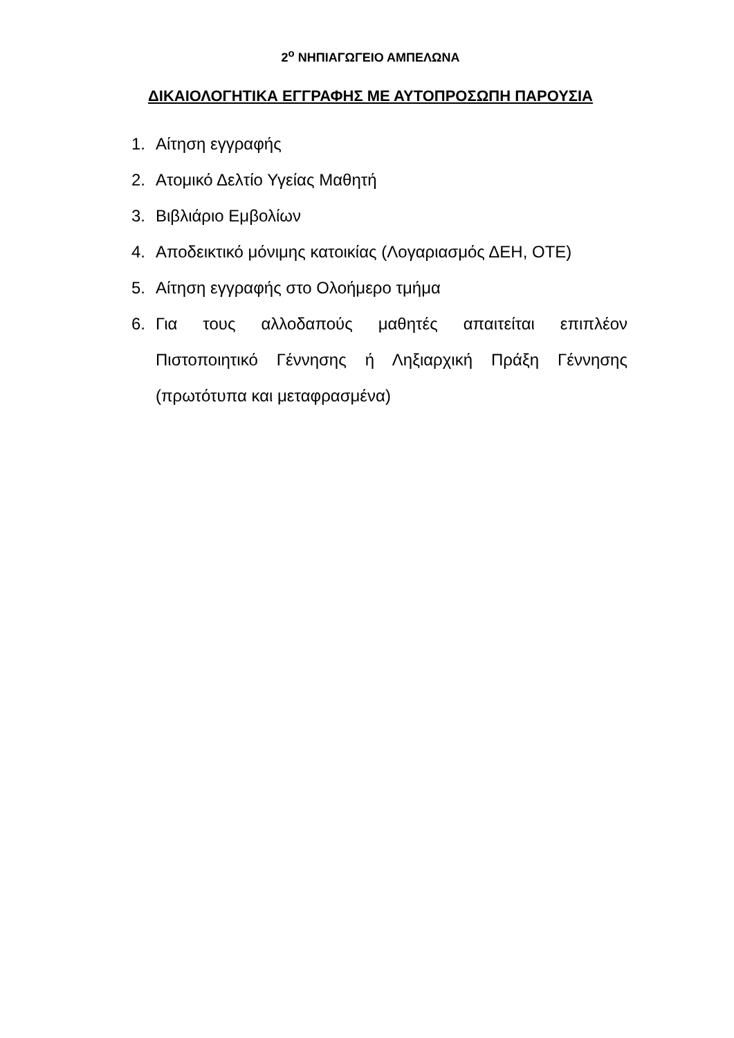2<sup>ο</sup> ΝΗΠΙΑΓΩΓΕΙΟ ΑΜΠΕΛΩΝΑ
ΔΙΚΑΙΟΛΟΓΗΤΙΚΑ ΕΓΓΡΑΦΗΣ ΜΕ ΑΥΤΟΠΡΟΣΩΠΗ ΠΑΡΟΥΣΙΑ
1. Αίτηση εγγραφής
2. Ατομικό Δελτίο Υγείας Μαθητή
3. Βιβλιάριο Εμβολίων
4. Αποδεικτικό μόνιμης κατοικίας (Λογαριασμός ΔΕΗ, ΟΤΕ)
5. Αίτηση εγγραφής στο Ολοήμερο τμήμα
6. Για τους αλλοδαπούς μαθητές απαιτείται επιπλέον Πιστοποιητικό Γέννησης ή Ληξιαρχική Πράξη Γέννησης (πρωτότυπα και μεταφρασμένα)